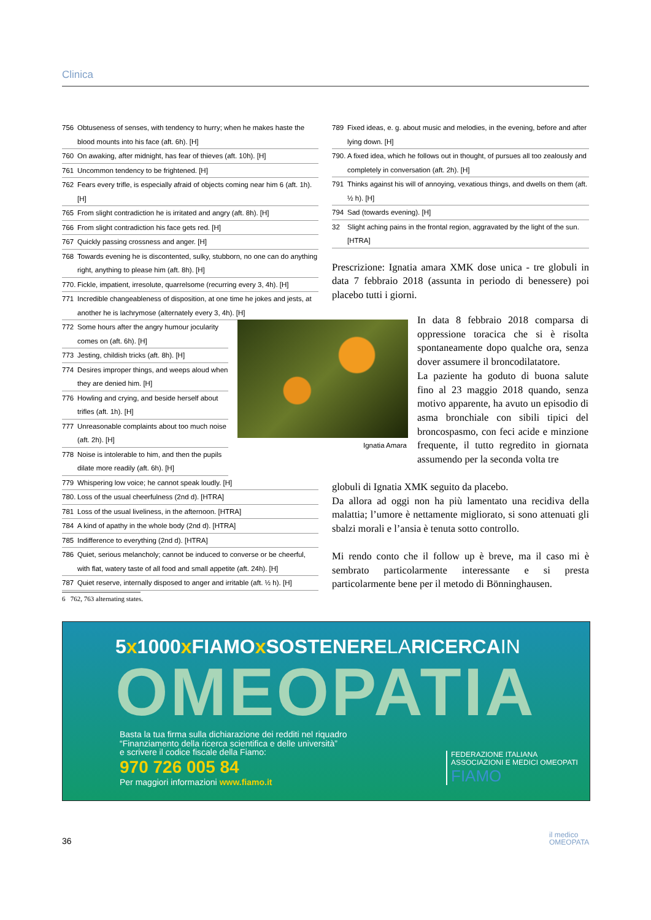Clinica
756 Obtuseness of senses, with tendency to hurry; when he makes haste the blood mounts into his face (aft. 6h). [H]
760 On awaking, after midnight, has fear of thieves (aft. 10h). [H]
761 Uncommon tendency to be frightened. [H]
762 Fears every trifle, is especially afraid of objects coming near him 6 (aft. 1h). [H]
765 From slight contradiction he is irritated and angry (aft. 8h). [H]
766 From slight contradiction his face gets red. [H]
767 Quickly passing crossness and anger. [H]
768 Towards evening he is discontented, sulky, stubborn, no one can do anything right, anything to please him (aft. 8h). [H]
770. Fickle, impatient, irresolute, quarrelsome (recurring every 3, 4h). [H]
771 Incredible changeableness of disposition, at one time he jokes and jests, at another he is lachrymose (alternately every 3, 4h). [H]
772 Some hours after the angry humour jocularity comes on (aft. 6h). [H]
773 Jesting, childish tricks (aft. 8h). [H]
774 Desires improper things, and weeps aloud when they are denied him. [H]
776 Howling and crying, and beside herself about trifles (aft. 1h). [H]
777 Unreasonable complaints about too much noise (aft. 2h). [H]
778 Noise is intolerable to him, and then the pupils dilate more readily (aft. 6h). [H]
779 Whispering low voice; he cannot speak loudly. [H]
780. Loss of the usual cheerfulness (2nd d). [HTRA]
781 Loss of the usual liveliness, in the afternoon. [HTRA]
784 A kind of apathy in the whole body (2nd d). [HTRA]
785 Indifference to everything (2nd d). [HTRA]
786 Quiet, serious melancholy; cannot be induced to converse or be cheerful, with flat, watery taste of all food and small appetite (aft. 24h). [H]
787 Quiet reserve, internally disposed to anger and irritable (aft. ½ h). [H]
789 Fixed ideas, e. g. about music and melodies, in the evening, before and after lying down. [H]
790. A fixed idea, which he follows out in thought, of pursues all too zealously and completely in conversation (aft. 2h). [H]
791 Thinks against his will of annoying, vexatious things, and dwells on them (aft. ½ h). [H]
794 Sad (towards evening). [H]
32 Slight aching pains in the frontal region, aggravated by the light of the sun. [HTRA]
Prescrizione: Ignatia amara XMK dose unica - tre globuli in data 7 febbraio 2018 (assunta in periodo di benessere) poi placebo tutti i giorni.
Ignatia Amara
In data 8 febbraio 2018 comparsa di oppressione toracica che si è risolta spontaneamente dopo qualche ora, senza dover assumere il broncodilatatore.
La paziente ha goduto di buona salute fino al 23 maggio 2018 quando, senza motivo apparente, ha avuto un episodio di asma bronchiale con sibili tipici del broncospasmo, con feci acide e minzione frequente, il tutto regredito in giornata assumendo per la seconda volta tre
globuli di Ignatia XMK seguito da placebo.
Da allora ad oggi non ha più lamentato una recidiva della malattia; l’umore è nettamente migliorato, si sono attenuati gli sbalzi morali e l’ansia è tenuta sotto controllo.
Mi rendo conto che il follow up è breve, ma il caso mi è sembrato particolarmente interessante e si presta particolarmente bene per il metodo di Bönninghausen.
6 762, 763 alternating states.
5x1000x FIAMOx SOSTENERELARICERCAIN
OMEOPATIA
Basta la tua firma sulla dichiarazione dei redditi nel riquadro
“Finanziamento della ricerca scientifica e delle università”
e scrivere il codice fiscale della Fiamo:
970 726 005 84
Per maggiori informazioni www.fiamo.it
FEDERAZIONE ITALIANA
ASSOCIAZIONI E MEDICI OMEOPATI
FIAMO
36
il medico
OMEOPATA